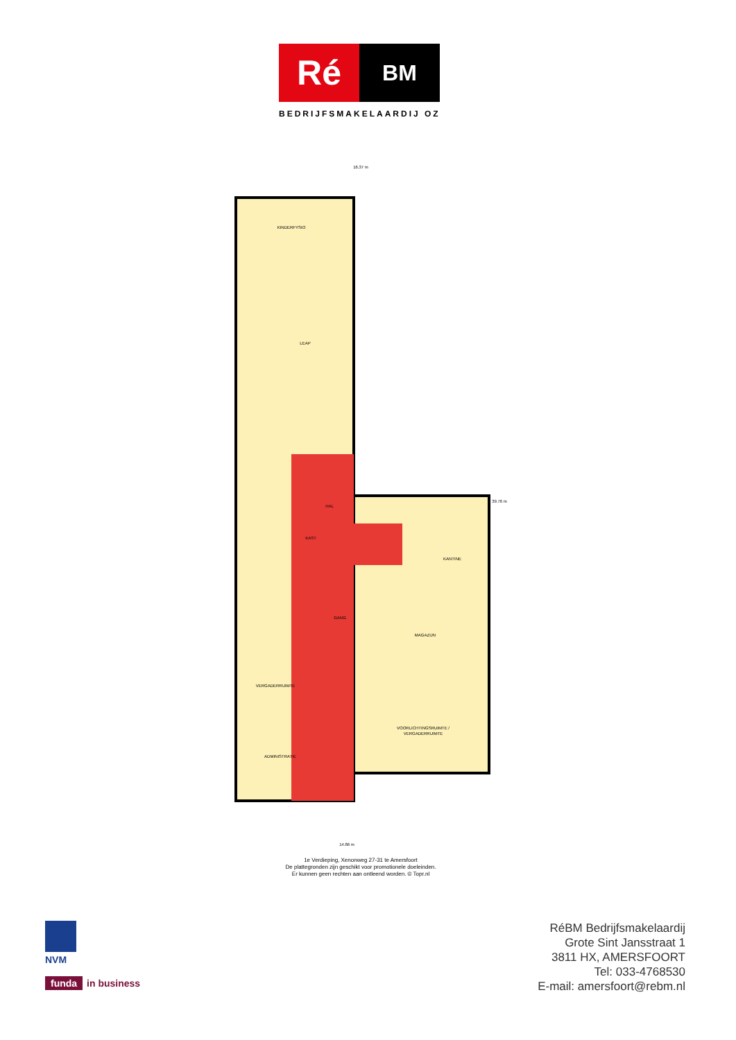Ré
BM
BEDRIJFSMAKELAARDIJ OZ
KINDERFYSIO
LEAP
HAL
KAST
GANG
KANTINE
MAGAZIJN
VERGADERRUIMTE
VOORLICHTINGSRUIMTE /
VERGADERRUIMTE
ADMINISTRATIE
16.37 m
39.76 m
14.86 m
1e Verdieping, Xenonweg 27-31 te Amersfoort
De plattegronden zijn geschikt voor promotionele doeleinden.
Er kunnen geen rechten aan ontleend worden. © Topr.nl
NVM
funda in business
RéBM Bedrijfsmakelaardij
Grote Sint Jansstraat 1
3811 HX, AMERSFOORT
Tel: 033-4768530
E-mail: amersfoort@rebm.nl